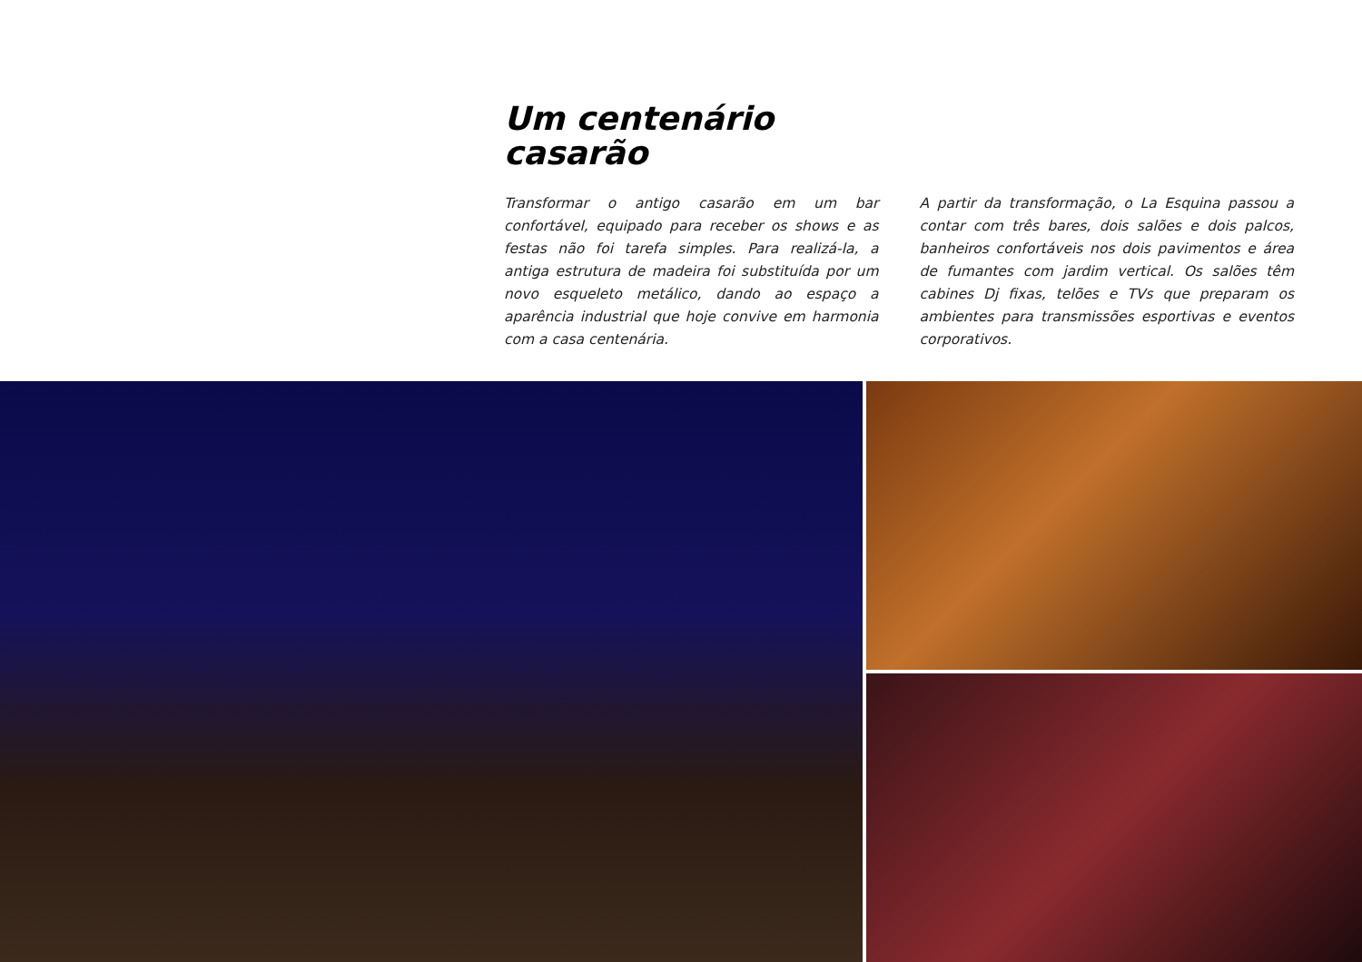Um centenário
casarão
Transformar o antigo casarão em um bar confortável, equipado para receber os shows e as festas não foi tarefa simples. Para realizá-la, a antiga estrutura de madeira foi substituída por um novo esqueleto metálico, dando ao espaço a aparência industrial que hoje convive em harmonia com a casa centenária.
A partir da transformação, o La Esquina passou a contar com três bares, dois salões e dois palcos, banheiros confortáveis nos dois pavimentos e área de fumantes com jardim vertical. Os salões têm cabines Dj fixas, telões e TVs que preparam os ambientes para transmissões esportivas e eventos corporativos.